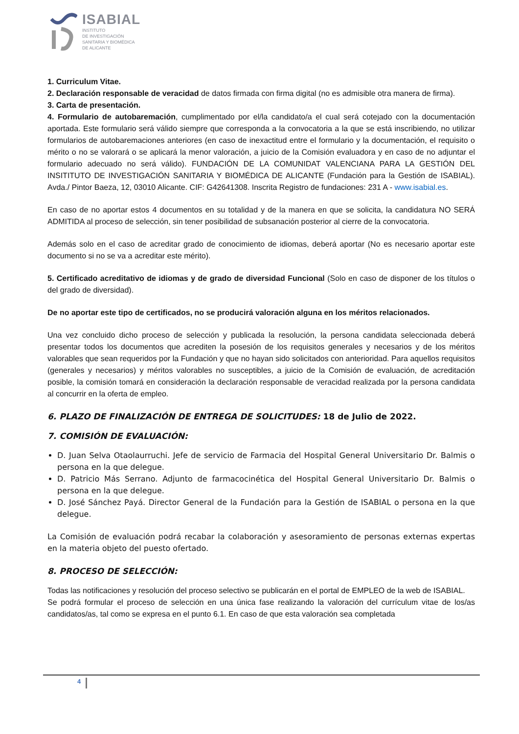ISABIAL
INSTITUTO
DE INVESTIGACIÓN
SANITARIA Y BIOMÉDICA
DE ALICANTE
1. Curriculum Vitae.
2. Declaración responsable de veracidad de datos firmada con firma digital (no es admisible otra manera de firma).
3. Carta de presentación.
4. Formulario de autobaremación, cumplimentado por el/la candidato/a el cual será cotejado con la documentación aportada. Este formulario será válido siempre que corresponda a la convocatoria a la que se está inscribiendo, no utilizar formularios de autobaremaciones anteriores (en caso de inexactitud entre el formulario y la documentación, el requisito o mérito o no se valorará o se aplicará la menor valoración, a juicio de la Comisión evaluadora y en caso de no adjuntar el formulario adecuado no será válido). FUNDACIÓN DE LA COMUNIDAT VALENCIANA PARA LA GESTIÓN DEL INSITITUTO DE INVESTIGACIÓN SANITARIA Y BIOMÉDICA DE ALICANTE (Fundación para la Gestión de ISABIAL). Avda./ Pintor Baeza, 12, 03010 Alicante. CIF: G42641308. Inscrita Registro de fundaciones: 231 A - www.isabial.es.
En caso de no aportar estos 4 documentos en su totalidad y de la manera en que se solicita, la candidatura NO SERÁ ADMITIDA al proceso de selección, sin tener posibilidad de subsanación posterior al cierre de la convocatoria.
Además solo en el caso de acreditar grado de conocimiento de idiomas, deberá aportar (No es necesario aportar este documento si no se va a acreditar este mérito).
5. Certificado acreditativo de idiomas y de grado de diversidad Funcional (Solo en caso de disponer de los títulos o del grado de diversidad).
De no aportar este tipo de certificados, no se producirá valoración alguna en los méritos relacionados.
Una vez concluido dicho proceso de selección y publicada la resolución, la persona candidata seleccionada deberá presentar todos los documentos que acrediten la posesión de los requisitos generales y necesarios y de los méritos valorables que sean requeridos por la Fundación y que no hayan sido solicitados con anterioridad. Para aquellos requisitos (generales y necesarios) y méritos valorables no susceptibles, a juicio de la Comisión de evaluación, de acreditación posible, la comisión tomará en consideración la declaración responsable de veracidad realizada por la persona candidata al concurrir en la oferta de empleo.
6. PLAZO DE FINALIZACIÓN DE ENTREGA DE SOLICITUDES: 18 de Julio de 2022.
7. COMISIÓN DE EVALUACIÓN:
D. Juan Selva Otaolaurruchi. Jefe de servicio de Farmacia del Hospital General Universitario Dr. Balmis o persona en la que delegue.
D. Patricio Más Serrano. Adjunto de farmacocinética del Hospital General Universitario Dr. Balmis o persona en la que delegue.
D. José Sánchez Payá. Director General de la Fundación para la Gestión de ISABIAL o persona en la que delegue.
La Comisión de evaluación podrá recabar la colaboración y asesoramiento de personas externas expertas en la materia objeto del puesto ofertado.
8. PROCESO DE SELECCIÓN:
Todas las notificaciones y resolución del proceso selectivo se publicarán en el portal de EMPLEO de la web de ISABIAL.
Se podrá formular el proceso de selección en una única fase realizando la valoración del currículum vitae de los/as candidatos/as, tal como se expresa en el punto 6.1. En caso de que esta valoración sea completada
4